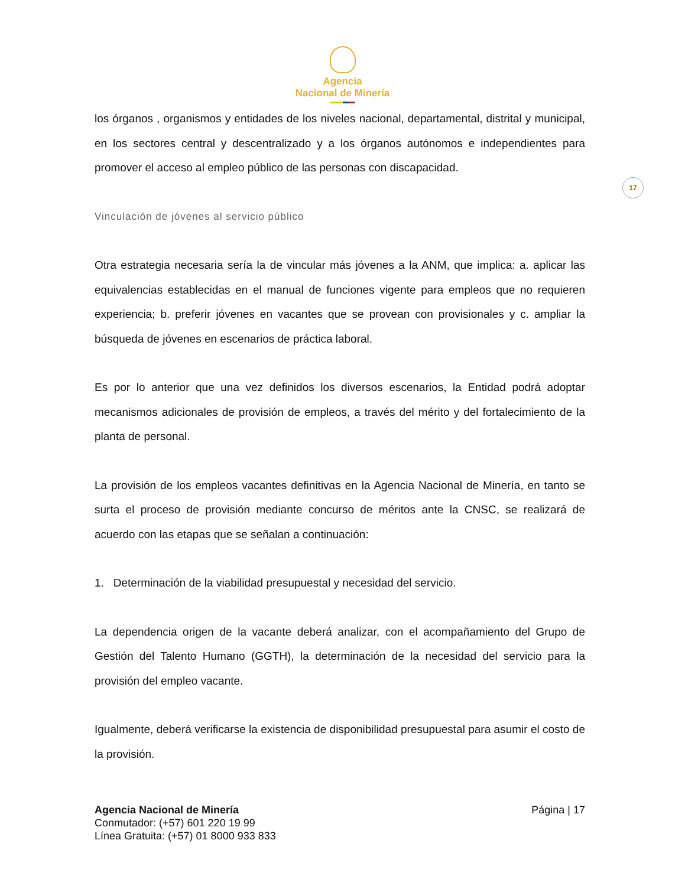Agencia
Nacional de Minería
17
los órganos , organismos y entidades de los niveles nacional, departamental, distrital y municipal, en los sectores central y descentralizado y a los órganos autónomos e independientes para promover el acceso al empleo público de las personas con discapacidad.
Vinculación de jóvenes al servicio público
Otra estrategia necesaria sería la de vincular más jóvenes a la ANM, que implica: a. aplicar las equivalencias establecidas en el manual de funciones vigente para empleos que no requieren experiencia; b. preferir jóvenes en vacantes que se provean con provisionales y c. ampliar la búsqueda de jóvenes en escenarios de práctica laboral.
Es por lo anterior que una vez definidos los diversos escenarios, la Entidad podrá adoptar mecanismos adicionales de provisión de empleos, a través del mérito y del fortalecimiento de la planta de personal.
La provisión de los empleos vacantes definitivas en la Agencia Nacional de Minería, en tanto se surta el proceso de provisión mediante concurso de méritos ante la CNSC, se realizará de acuerdo con las etapas que se señalan a continuación:
1. Determinación de la viabilidad presupuestal y necesidad del servicio.
La dependencia origen de la vacante deberá analizar, con el acompañamiento del Grupo de Gestión del Talento Humano (GGTH), la determinación de la necesidad del servicio para la provisión del empleo vacante.
Igualmente, deberá verificarse la existencia de disponibilidad presupuestal para asumir el costo de la provisión.
Agencia Nacional de Minería
Conmutador: (+57) 601 220 19 99
Línea Gratuita: (+57) 01 8000 933 833
Página | 17